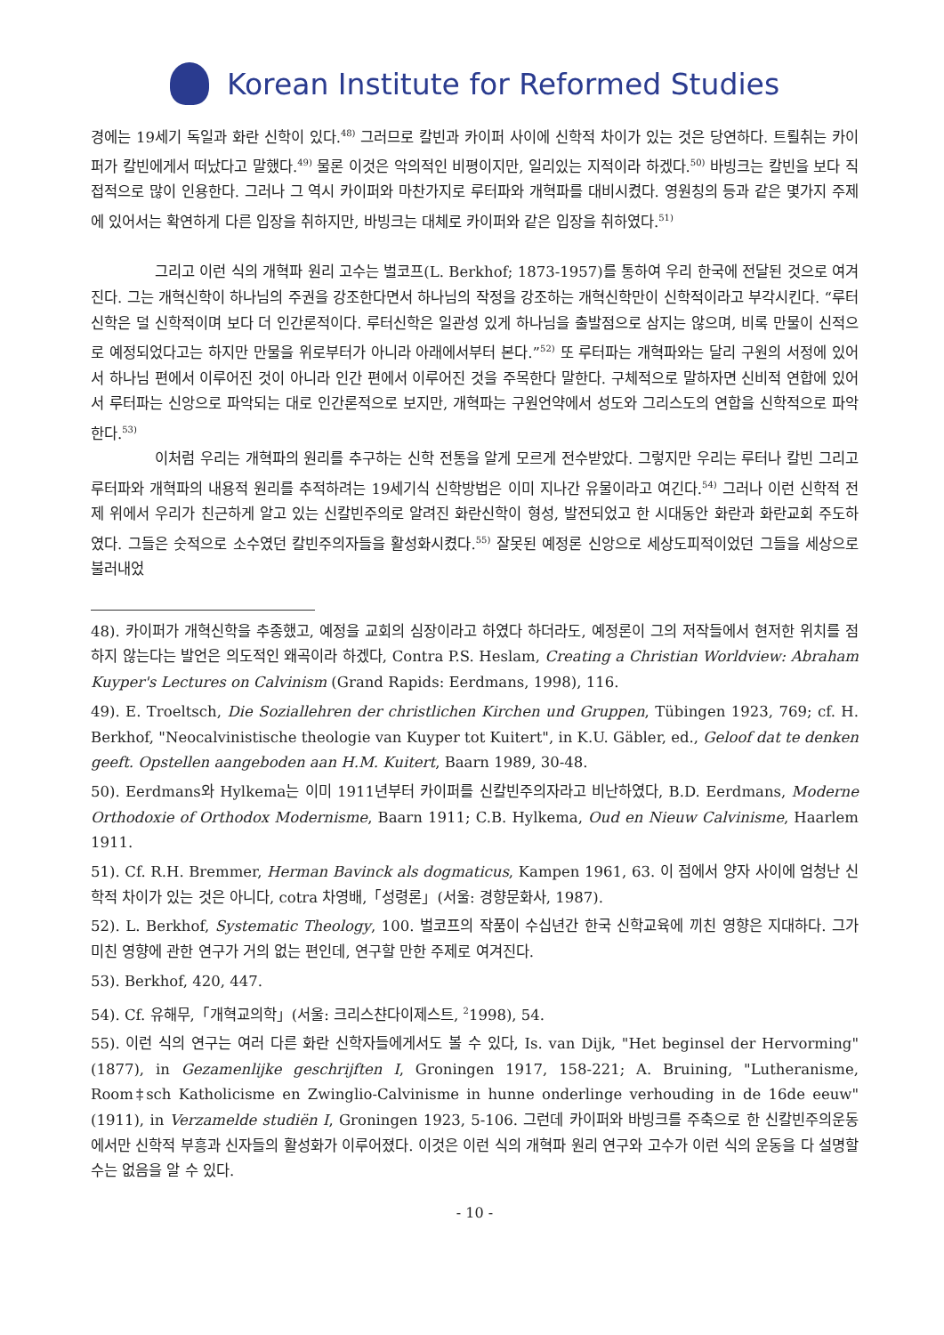Korean Institute for Reformed Studies
경에는 19세기 독일과 화란 신학이 있다.<sup>48)</sup> 그러므로 칼빈과 카이퍼 사이에 신학적 차이가 있는 것은 당연하다. 트뢸취는 카이퍼가 칼빈에게서 떠났다고 말했다.<sup>49)</sup> 물론 이것은 악의적인 비평이지만, 일리있는 지적이라 하겠다.<sup>50)</sup> 바빙크는 칼빈을 보다 직접적으로 많이 인용한다. 그러나 그 역시 카이퍼와 마찬가지로 루터파와 개혁파를 대비시켰다. 영원칭의 등과 같은 몇가지 주제에 있어서는 확연하게 다른 입장을 취하지만, 바빙크는 대체로 카이퍼와 같은 입장을 취하였다.<sup>51)</sup>
그리고 이런 식의 개혁파 원리 고수는 벌코프(L. Berkhof; 1873-1957)를 통하여 우리 한국에 전달된 것으로 여겨진다. 그는 개혁신학이 하나님의 주권을 강조한다면서 하나님의 작정을 강조하는 개혁신학만이 신학적이라고 부각시킨다. “루터신학은 덜 신학적이며 보다 더 인간론적이다. 루터신학은 일관성 있게 하나님을 출발점으로 삼지는 않으며, 비록 만물이 신적으로 예정되었다고는 하지만 만물을 위로부터가 아니라 아래에서부터 본다.”<sup>52)</sup> 또 루터파는 개혁파와는 달리 구원의 서정에 있어서 하나님 편에서 이루어진 것이 아니라 인간 편에서 이루어진 것을 주목한다 말한다. 구체적으로 말하자면 신비적 연합에 있어서 루터파는 신앙으로 파악되는 대로 인간론적으로 보지만, 개혁파는 구원언약에서 성도와 그리스도의 연합을 신학적으로 파악한다.<sup>53)</sup>
이처럼 우리는 개혁파의 원리를 추구하는 신학 전통을 알게 모르게 전수받았다. 그렇지만 우리는 루터나 칼빈 그리고 루터파와 개혁파의 내용적 원리를 추적하려는 19세기식 신학방법은 이미 지나간 유물이라고 여긴다.<sup>54)</sup> 그러나 이런 신학적 전제 위에서 우리가 친근하게 알고 있는 신칼빈주의로 알려진 화란신학이 형성, 발전되었고 한 시대동안 화란과 화란교회 주도하였다. 그들은 숫적으로 소수였던 칼빈주의자들을 활성화시켰다.<sup>55)</sup> 잘못된 예정론 신앙으로 세상도피적이었던 그들을 세상으로 불러내었
48). 카이퍼가 개혁신학을 추종했고, 예정을 교회의 심장이라고 하였다 하더라도, 예정론이 그의 저작들에서 현저한 위치를 점하지 않는다는 발언은 의도적인 왜곡이라 하겠다, Contra P.S. Heslam, Creating a Christian Worldview: Abraham Kuyper's Lectures on Calvinism (Grand Rapids: Eerdmans, 1998), 116.
49). E. Troeltsch, Die Soziallehren der christlichen Kirchen und Gruppen, Tübingen 1923, 769; cf. H. Berkhof, "Neocalvinistische theologie van Kuyper tot Kuitert", in K.U. Gäbler, ed., Geloof dat te denken geeft. Opstellen aangeboden aan H.M. Kuitert, Baarn 1989, 30-48.
50). Eerdmans와 Hylkema는 이미 1911년부터 카이퍼를 신칼빈주의자라고 비난하였다, B.D. Eerdmans, Moderne Orthodoxie of Orthodox Modernisme, Baarn 1911; C.B. Hylkema, Oud en Nieuw Calvinisme, Haarlem 1911.
51). Cf. R.H. Bremmer, Herman Bavinck als dogmaticus, Kampen 1961, 63. 이 점에서 양자 사이에 엄청난 신학적 차이가 있는 것은 아니다, cotra 차영배,「성령론」(서울: 경향문화사, 1987).
52). L. Berkhof, Systematic Theology, 100. 벌코프의 작품이 수십년간 한국 신학교육에 끼친 영향은 지대하다. 그가 미친 영향에 관한 연구가 거의 없는 편인데, 연구할 만한 주제로 여겨진다.
53). Berkhof, 420, 447.
54). Cf. 유해무,「개혁교의학」(서울: 크리스챤다이제스트, <sup>2</sup>1998), 54.
55). 이런 식의 연구는 여러 다른 화란 신학자들에게서도 볼 수 있다, Is. van Dijk, "Het beginsel der Hervorming" (1877), in Gezamenlijke geschrijften I, Groningen 1917, 158-221; A. Bruining, "Lutheranisme, Room‡sch Katholicisme en Zwinglio-Calvinisme in hunne onderlinge verhouding in de 16de eeuw" (1911), in Verzamelde studiën I, Groningen 1923, 5-106. 그런데 카이퍼와 바빙크를 주축으로 한 신칼빈주의운동에서만 신학적 부흥과 신자들의 활성화가 이루어졌다. 이것은 이런 식의 개혁파 원리 연구와 고수가 이런 식의 운동을 다 설명할 수는 없음을 알 수 있다.
- 10 -